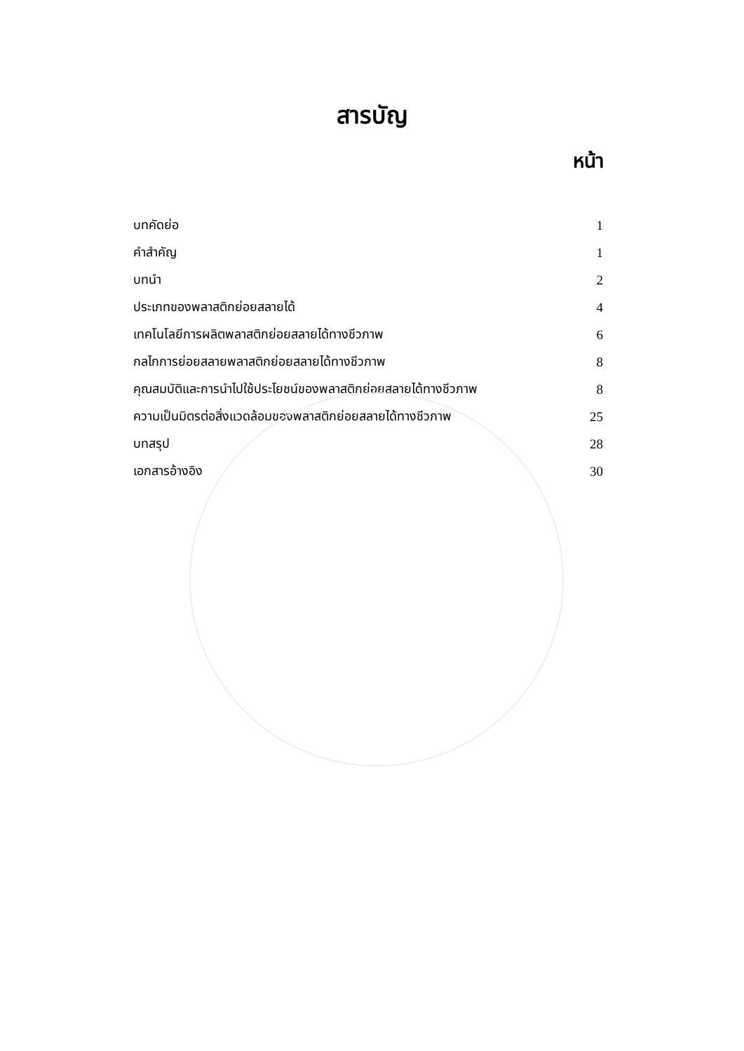สารบัญ
หน้า
| บทคัดย่อ | 1 |
| คำสำคัญ | 1 |
| บทนำ | 2 |
| ประเภทของพลาสติกย่อยสลายได้ | 4 |
| เทคโนโลยีการผลิตพลาสติกย่อยสลายได้ทางชีวภาพ | 6 |
| กลไกการย่อยสลายพลาสติกย่อยสลายได้ทางชีวภาพ | 8 |
| คุณสมบัติและการนำไปใช้ประโยชน์ของพลาสติกย่อยสลายได้ทางชีวภาพ | 8 |
| ความเป็นมิตรต่อสิ่งแวดล้อมของพลาสติกย่อยสลายได้ทางชีวภาพ | 25 |
| บทสรุป | 28 |
| เอกสารอ้างอิง | 30 |